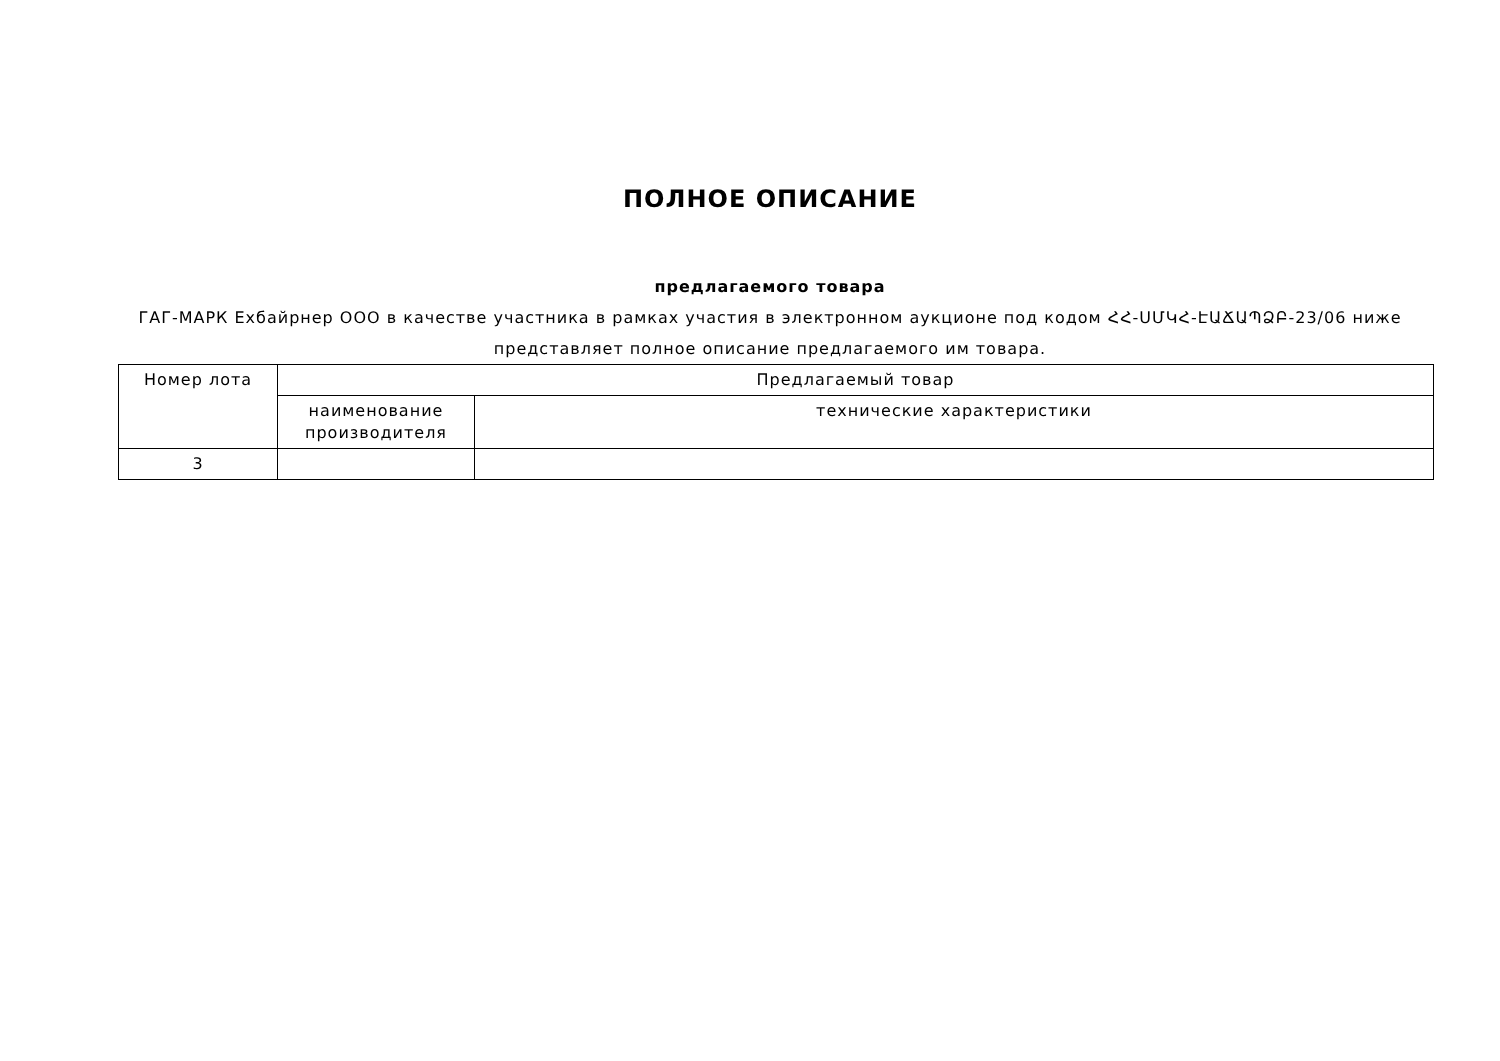ПОЛНОЕ ОПИСАНИЕ
предлагаемого товара
ГАГ-МАРК Ехбайрнер ООО в качестве участника в рамках участия в электронном аукционе под кодом ՀՀ-ՍՄԿՀ-ԷԱՃԱՊՁԲ-23/06 ниже представляет полное описание предлагаемого им товара.
| Номер лота | Предлагаемый товар | |
| --- | --- | --- |
| | наименование производителя | технические характеристики |
| 3 | | |